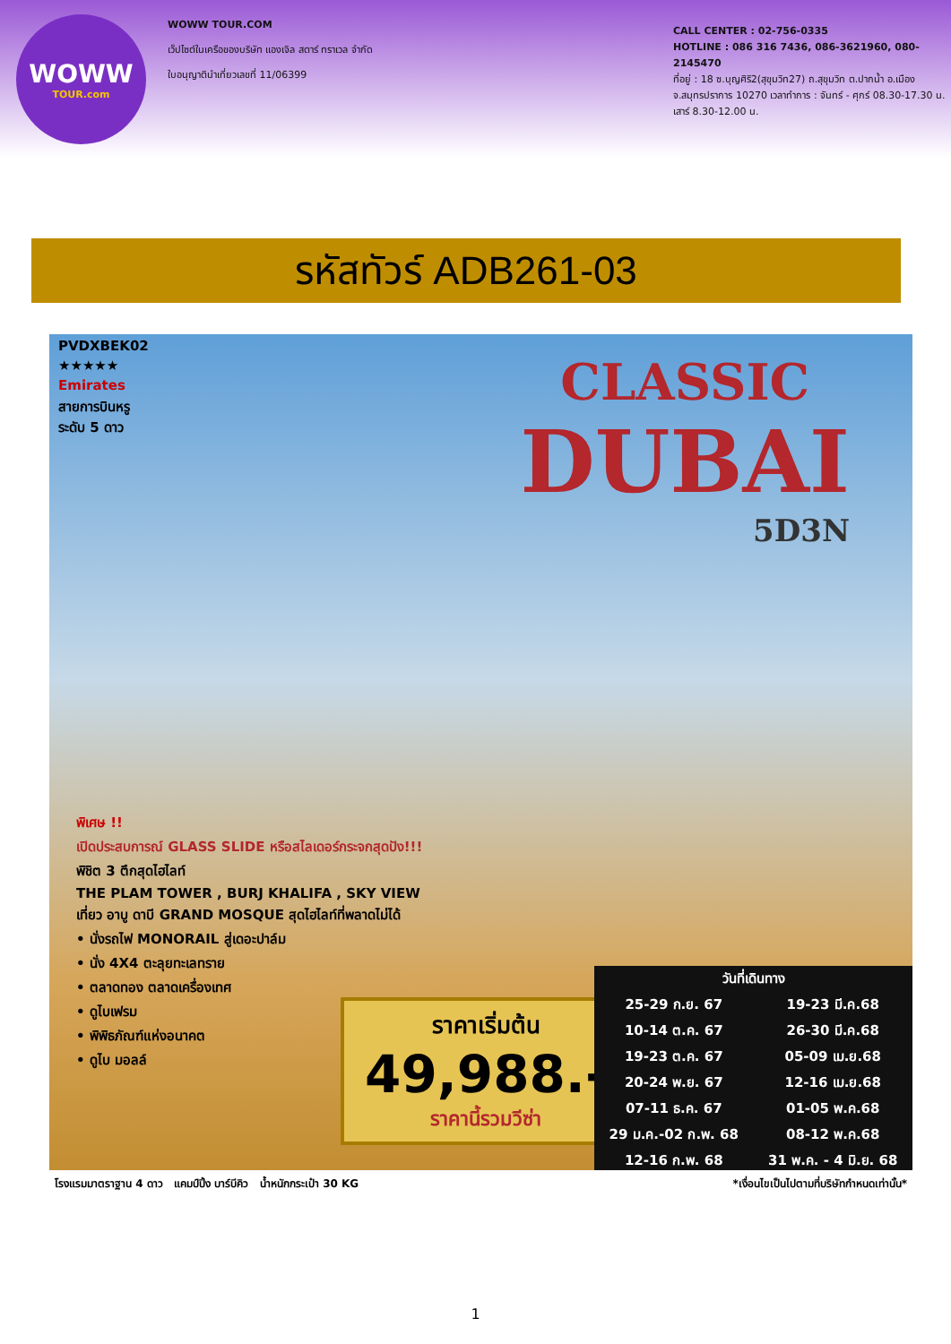WOWW
TOUR.com
WOWW TOUR.COM
เว็ปไซต์ในเครือของบริษัท แองเจิล สตาร์ ทราเวล จำกัด
ใบอนุญาตินำเที่ยวเลขที่ 11/06399
CALL CENTER : 02-756-0335
HOTLINE : 086 316 7436, 086-3621960, 080-2145470
ที่อยู่ : 18 ซ.บุญศิริ2(สุขุมวิท27) ถ.สุขุมวิท ต.ปากน้ำ อ.เมือง จ.สมุทรปราการ 10270 เวลาทำการ : จันทร์ - ศุกร์ 08.30-17.30 น. เสาร์ 8.30-12.00 น.
รหัสทัวร์ ADB261-03
PVDXBEK02
★★★★★
Emirates
สายการบินหรู
ระดับ 5 ดาว
CLASSIC
DUBAI
5D3N
พิเศษ !!
เปิดประสบการณ์ GLASS SLIDE หรือสไลเดอร์กระจกสุดปัง!!!
พิชิต 3 ตึกสุดไฮไลท์
THE PLAM TOWER , BURJ KHALIFA , SKY VIEW
เที่ยว อาบู ดาบี GRAND MOSQUE สุดไฮไลท์ที่พลาดไม่ได้
• นั่งรถไฟ MONORAIL สู่เดอะปาล์ม
• นั่ง 4X4 ตะลุยทะเลทราย
• ตลาดทอง ตลาดเครื่องเทศ
• ดูไบเฟรม
• พิพิธภัณฑ์แห่งอนาคต
• ดูไบ มอลล์
ราคาเริ่มต้น
49,988.-
ราคานี้รวมวีซ่า
| วันที่เดินทาง | |
| --- | --- |
| 25-29 ก.ย. 67 | 19-23 มี.ค.68 |
| 10-14 ต.ค. 67 | 26-30 มี.ค.68 |
| 19-23 ต.ค. 67 | 05-09 เม.ย.68 |
| 20-24 พ.ย. 67 | 12-16 เม.ย.68 |
| 07-11 ธ.ค. 67 | 01-05 พ.ค.68 |
| 29 ม.ค.-02 ก.พ. 68 | 08-12 พ.ค.68 |
| 12-16 ก.พ. 68 | 31 พ.ค. - 4 มิ.ย. 68 |
โรงแรมมาตราฐาน 4 ดาว แคมป์ปิ้ง บาร์บีคิว น้ำหนักกระเป๋า 30 KG *เงื่อนไขเป็นไปตามที่บริษัทกำหนดเท่านั้น*
1